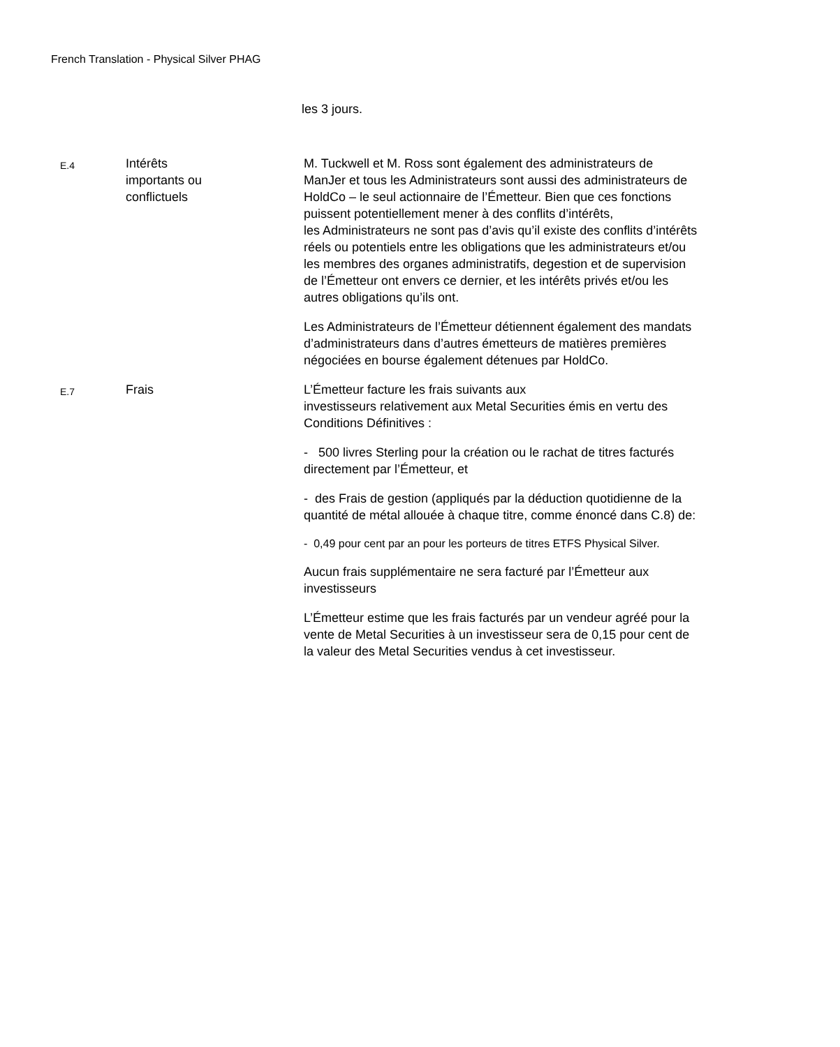French Translation - Physical Silver PHAG
les 3 jours.
E.4
Intérêts
importants ou
conflictuels
M. Tuckwell et M. Ross sont également des administrateurs de ManJer et tous les Administrateurs sont aussi des administrateurs de HoldCo – le seul actionnaire de l’Émetteur. Bien que ces fonctions puissent potentiellement mener à des conflits d’intérêts,
les Administrateurs ne sont pas d’avis qu’il existe des conflits d’intérêts réels ou potentiels entre les obligations que les administrateurs et/ou les membres des organes administratifs, degestion et de supervision de l’Émetteur ont envers ce dernier, et les intérêts privés et/ou les autres obligations qu’ils ont.
Les Administrateurs de l’Émetteur détiennent également des mandats d’administrateurs dans d’autres émetteurs de matières premières négociées en bourse également détenues par HoldCo.
E.7
Frais L’Émetteur facture les frais suivants aux
investisseurs relativement aux Metal Securities émis en vertu des Conditions Définitives :
- 500 livres Sterling pour la création ou le rachat de titres facturés directement par l’Émetteur, et
- des Frais de gestion (appliqués par la déduction quotidienne de la quantité de métal allouée à chaque titre, comme énoncé dans C.8) de:
- 0,49 pour cent par an pour les porteurs de titres ETFS Physical Silver.
Aucun frais supplémentaire ne sera facturé par l’Émetteur aux investisseurs
L’Émetteur estime que les frais facturés par un vendeur agréé pour la vente de Metal Securities à un investisseur sera de 0,15 pour cent de la valeur des Metal Securities vendus à cet investisseur.